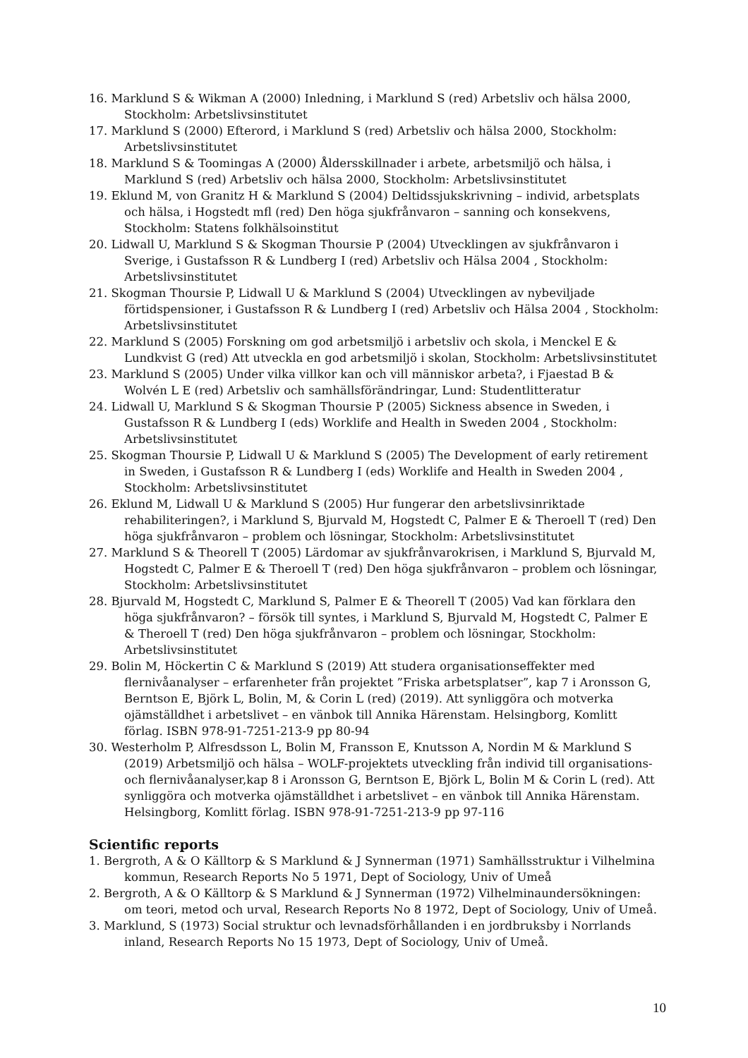16. Marklund S & Wikman A (2000) Inledning, i Marklund S (red) Arbetsliv och hälsa 2000, Stockholm: Arbetslivsinstitutet
17. Marklund S (2000) Efterord, i Marklund S (red) Arbetsliv och hälsa 2000, Stockholm: Arbetslivsinstitutet
18. Marklund S & Toomingas A (2000) Åldersskillnader i arbete, arbetsmiljö och hälsa, i Marklund S (red) Arbetsliv och hälsa 2000, Stockholm: Arbetslivsinstitutet
19. Eklund M, von Granitz H & Marklund S (2004) Deltidssjukskrivning – individ, arbetsplats och hälsa, i Hogstedt mfl (red) Den höga sjukfrånvaron – sanning och konsekvens, Stockholm: Statens folkhälsoinstitut
20. Lidwall U, Marklund S & Skogman Thoursie P (2004) Utvecklingen av sjukfrånvaron i Sverige, i Gustafsson R & Lundberg I (red) Arbetsliv och Hälsa 2004 , Stockholm: Arbetslivsinstitutet
21. Skogman Thoursie P, Lidwall U & Marklund S (2004) Utvecklingen av nybeviljade förtidspensioner, i Gustafsson R & Lundberg I (red) Arbetsliv och Hälsa 2004 , Stockholm: Arbetslivsinstitutet
22. Marklund S (2005) Forskning om god arbetsmiljö i arbetsliv och skola, i Menckel E & Lundkvist G (red) Att utveckla en god arbetsmiljö i skolan, Stockholm: Arbetslivsinstitutet
23. Marklund S (2005) Under vilka villkor kan och vill människor arbeta?, i Fjaestad B & Wolvén L E (red) Arbetsliv och samhällsförändringar, Lund: Studentlitteratur
24. Lidwall U, Marklund S & Skogman Thoursie P (2005) Sickness absence in Sweden, i Gustafsson R & Lundberg I (eds) Worklife and Health in Sweden 2004 , Stockholm: Arbetslivsinstitutet
25. Skogman Thoursie P, Lidwall U & Marklund S (2005) The Development of early retirement in Sweden, i Gustafsson R & Lundberg I (eds) Worklife and Health in Sweden 2004 , Stockholm: Arbetslivsinstitutet
26. Eklund M, Lidwall U & Marklund S (2005) Hur fungerar den arbetslivsinriktade rehabiliteringen?, i Marklund S, Bjurvald M, Hogstedt C, Palmer E & Theroell T (red) Den höga sjukfrånvaron – problem och lösningar, Stockholm: Arbetslivsinstitutet
27. Marklund S & Theorell T (2005) Lärdomar av sjukfrånvarokrisen, i Marklund S, Bjurvald M, Hogstedt C, Palmer E & Theroell T (red) Den höga sjukfrånvaron – problem och lösningar, Stockholm: Arbetslivsinstitutet
28. Bjurvald M, Hogstedt C, Marklund S, Palmer E & Theorell T (2005) Vad kan förklara den höga sjukfrånvaron? – försök till syntes, i Marklund S, Bjurvald M, Hogstedt C, Palmer E & Theroell T (red) Den höga sjukfrånvaron – problem och lösningar, Stockholm: Arbetslivsinstitutet
29. Bolin M, Höckertin C & Marklund S (2019) Att studera organisationseffekter med flernivåanalyser – erfarenheter från projektet ”Friska arbetsplatser”, kap 7 i Aronsson G, Berntson E, Björk L, Bolin, M, & Corin L (red) (2019). Att synliggöra och motverka ojämställdhet i arbetslivet – en vänbok till Annika Härenstam. Helsingborg, Komlitt förlag. ISBN 978-91-7251-213-9 pp 80-94
30. Westerholm P, Alfresdsson L, Bolin M, Fransson E, Knutsson A, Nordin M & Marklund S (2019) Arbetsmiljö och hälsa – WOLF-projektets utveckling från individ till organisations- och flernivåanalyser,kap 8 i Aronsson G, Berntson E, Björk L, Bolin M & Corin L (red). Att synliggöra och motverka ojämställdhet i arbetslivet – en vänbok till Annika Härenstam. Helsingborg, Komlitt förlag. ISBN 978-91-7251-213-9 pp 97-116
Scientific reports
1. Bergroth, A & O Källtorp & S Marklund & J Synnerman (1971) Samhällsstruktur i Vilhelmina kommun, Research Reports No 5 1971, Dept of Sociology, Univ of Umeå
2. Bergroth, A & O Källtorp & S Marklund & J Synnerman (1972) Vilhelminaundersökningen: om teori, metod och urval, Research Reports No 8 1972, Dept of Sociology, Univ of Umeå.
3. Marklund, S (1973) Social struktur och levnadsförhållanden i en jordbruksby i Norrlands inland, Research Reports No 15 1973, Dept of Sociology, Univ of Umeå.
10